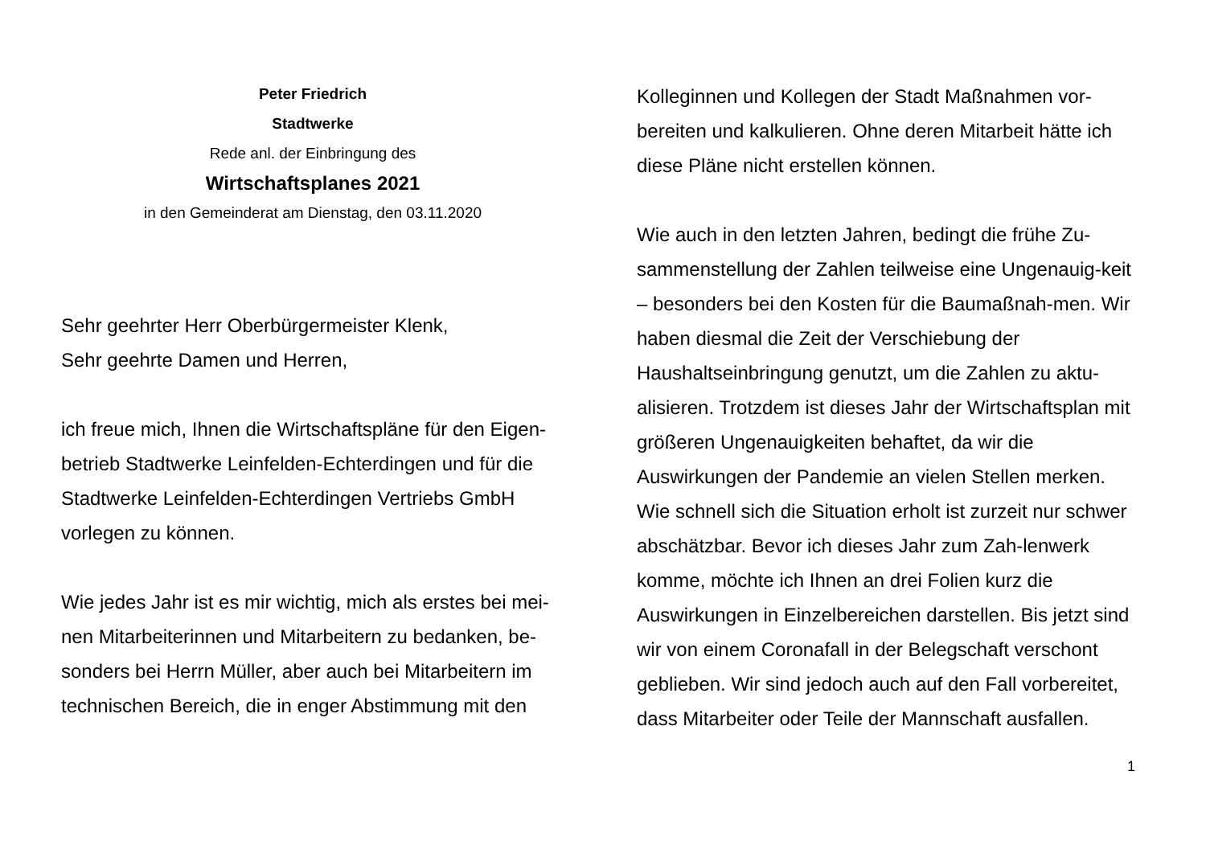Peter Friedrich
Stadtwerke
Rede anl. der Einbringung des
Wirtschaftsplanes 2021
in den Gemeinderat am Dienstag, den 03.11.2020
Sehr geehrter Herr Oberbürgermeister Klenk,
Sehr geehrte Damen und Herren,
ich freue mich, Ihnen die Wirtschaftspläne für den Eigen-betrieb Stadtwerke Leinfelden-Echterdingen und für die Stadtwerke Leinfelden-Echterdingen Vertriebs GmbH vorlegen zu können.
Wie jedes Jahr ist es mir wichtig, mich als erstes bei mei-nen Mitarbeiterinnen und Mitarbeitern zu bedanken, be-sonders bei Herrn Müller, aber auch bei Mitarbeitern im technischen Bereich, die in enger Abstimmung mit den
Kolleginnen und Kollegen der Stadt Maßnahmen vor-bereiten und kalkulieren. Ohne deren Mitarbeit hätte ich diese Pläne nicht erstellen können.
Wie auch in den letzten Jahren, bedingt die frühe Zu-sammenstellung der Zahlen teilweise eine Ungenauig-keit – besonders bei den Kosten für die Baumaßnah-men. Wir haben diesmal die Zeit der Verschiebung der Haushaltseinbringung genutzt, um die Zahlen zu aktu-alisieren. Trotzdem ist dieses Jahr der Wirtschaftsplan mit größeren Ungenauigkeiten behaftet, da wir die Auswirkungen der Pandemie an vielen Stellen merken. Wie schnell sich die Situation erholt ist zurzeit nur schwer abschätzbar. Bevor ich dieses Jahr zum Zah-lenwerk komme, möchte ich Ihnen an drei Folien kurz die Auswirkungen in Einzelbereichen darstellen. Bis jetzt sind wir von einem Coronafall in der Belegschaft verschont geblieben. Wir sind jedoch auch auf den Fall vorbereitet, dass Mitarbeiter oder Teile der Mannschaft ausfallen.
1